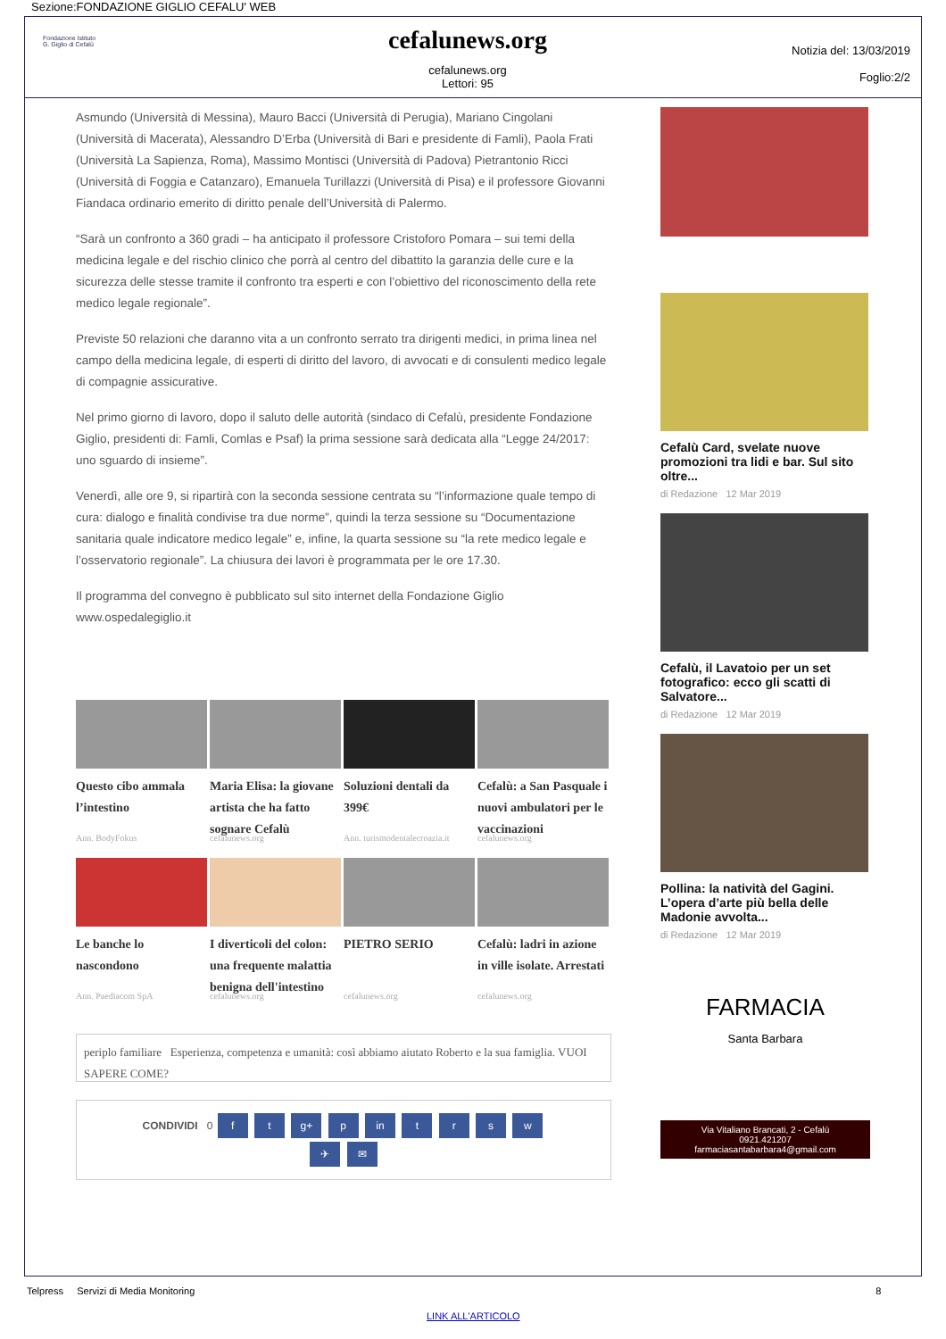Sezione:FONDAZIONE GIGLIO CEFALU' WEB
Fondazione Istituto
G. Giglio di Cefalù
cefalunews.org
cefalunews.org
Lettori: 95
Notizia del: 13/03/2019
Foglio:2/2
Asmundo (Università di Messina), Mauro Bacci (Università di Perugia), Mariano Cingolani (Università di Macerata), Alessandro D’Erba (Università di Bari e presidente di Famli), Paola Frati (Università La Sapienza, Roma), Massimo Montisci (Università di Padova) Pietrantonio Ricci (Università di Foggia e Catanzaro), Emanuela Turillazzi (Università di Pisa) e il professore Giovanni Fiandaca ordinario emerito di diritto penale dell’Università di Palermo.
“Sarà un confronto a 360 gradi – ha anticipato il professore Cristoforo Pomara – sui temi della medicina legale e del rischio clinico che porrà al centro del dibattito la garanzia delle cure e la sicurezza delle stesse tramite il confronto tra esperti e con l’obiettivo del riconoscimento della rete medico legale regionale”.
Previste 50 relazioni che daranno vita a un confronto serrato tra dirigenti medici, in prima linea nel campo della medicina legale, di esperti di diritto del lavoro, di avvocati e di consulenti medico legale di compagnie assicurative.
Nel primo giorno di lavoro, dopo il saluto delle autorità (sindaco di Cefalù, presidente Fondazione Giglio, presidenti di: Famli, Comlas e Psaf) la prima sessione sarà dedicata alla “Legge 24/2017: uno sguardo di insieme”.
Venerdì, alle ore 9, si ripartirà con la seconda sessione centrata su “l’informazione quale tempo di cura: dialogo e finalità condivise tra due norme”, quindi la terza sessione su “Documentazione sanitaria quale indicatore medico legale” e, infine, la quarta sessione su “la rete medico legale e l’osservatorio regionale”. La chiusura dei lavori è programmata per le ore 17.30.
Il programma del convegno è pubblicato sul sito internet della Fondazione Giglio www.ospedalegiglio.it
Questo cibo ammala l’intestino
Ann. BodyFokus
Maria Elisa: la giovane artista che ha fatto sognare Cefalù
cefalunews.org
Soluzioni dentali da 399€
Ann. turismodentalecroazia.it
Cefalù: a San Pasquale i nuovi ambulatori per le vaccinazioni
cefalunews.org
Le banche lo nascondono
Ann. Paediacom SpA
I diverticoli del colon: una frequente malattia benigna dell'intestino
cefalunews.org
PIETRO SERIO
cefalunews.org
Cefalù: ladri in azione in ville isolate. Arrestati
cefalunews.org
periplo familiare Esperienza, competenza e umanità: così abbiamo aiutato Roberto e la sua famiglia. VUOI SAPERE COME?
CONDIVIDI 0 f t g+ p in t r s w
✈ ✉
Cefalù Card, svelate nuove promozioni tra lidi e bar. Sul sito oltre...
di Redazione 12 Mar 2019
Cefalù, il Lavatoio per un set fotografico: ecco gli scatti di Salvatore...
di Redazione 12 Mar 2019
Pollina: la natività del Gagini. L’opera d’arte più bella delle Madonie avvolta...
di Redazione 12 Mar 2019
FARMACIA
Santa Barbara
Via Vitaliano Brancati, 2 - Cefalù
0921.421207
farmaciasantabarbara4@gmail.com
Telpress Servizi di Media Monitoring 8
LINK ALL'ARTICOLO